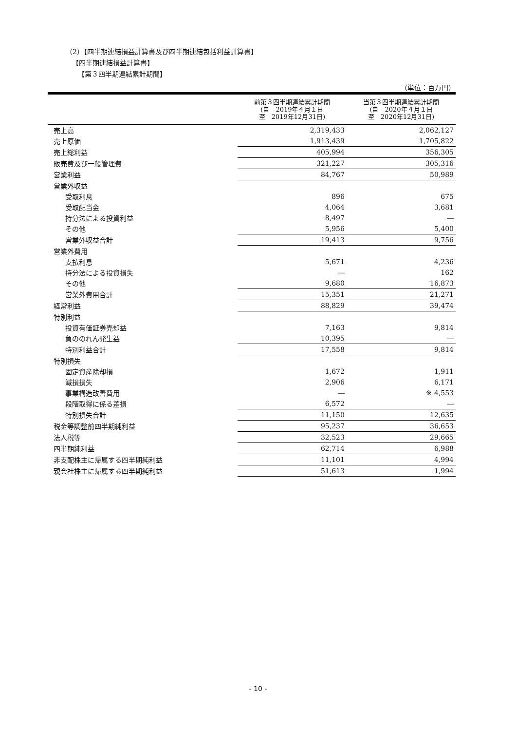（2）【四半期連結損益計算書及び四半期連結包括利益計算書】
【四半期連結損益計算書】
【第３四半期連結累計期間】
（単位：百万円）
| | 前第３四半期連結累計期間 (自 2019年４月１日 至 2019年12月31日) | 当第３四半期連結累計期間 (自 2020年４月１日 至 2020年12月31日) |
| --- | --- | --- |
| 売上高 | 2,319,433 | 2,062,127 |
| 売上原価 | 1,913,439 | 1,705,822 |
| 売上総利益 | 405,994 | 356,305 |
| 販売費及び一般管理費 | 321,227 | 305,316 |
| 営業利益 | 84,767 | 50,989 |
| 営業外収益 | | |
| 受取利息 | 896 | 675 |
| 受取配当金 | 4,064 | 3,681 |
| 持分法による投資利益 | 8,497 | ― |
| その他 | 5,956 | 5,400 |
| 営業外収益合計 | 19,413 | 9,756 |
| 営業外費用 | | |
| 支払利息 | 5,671 | 4,236 |
| 持分法による投資損失 | ― | 162 |
| その他 | 9,680 | 16,873 |
| 営業外費用合計 | 15,351 | 21,271 |
| 経常利益 | 88,829 | 39,474 |
| 特別利益 | | |
| 投資有価証券売却益 | 7,163 | 9,814 |
| 負ののれん発生益 | 10,395 | ― |
| 特別利益合計 | 17,558 | 9,814 |
| 特別損失 | | |
| 固定資産除却損 | 1,672 | 1,911 |
| 減損損失 | 2,906 | 6,171 |
| 事業構造改善費用 | ― | ※ 4,553 |
| 段階取得に係る差損 | 6,572 | ― |
| 特別損失合計 | 11,150 | 12,635 |
| 税金等調整前四半期純利益 | 95,237 | 36,653 |
| 法人税等 | 32,523 | 29,665 |
| 四半期純利益 | 62,714 | 6,988 |
| 非支配株主に帰属する四半期純利益 | 11,101 | 4,994 |
| 親会社株主に帰属する四半期純利益 | 51,613 | 1,994 |
- 10 -